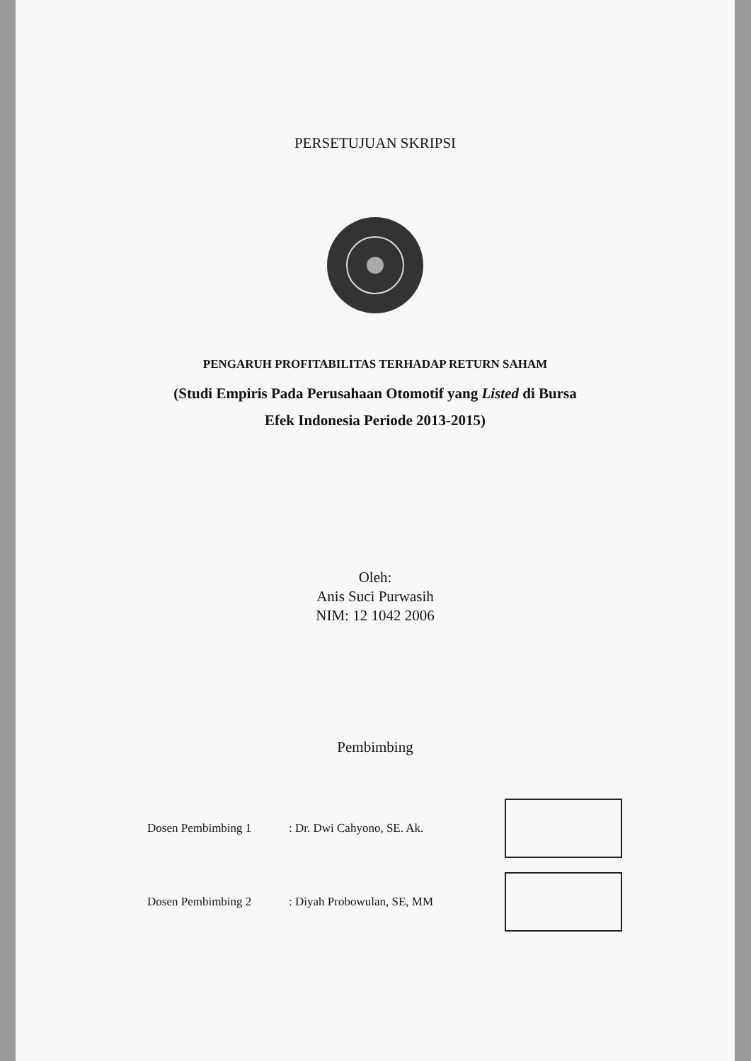PERSETUJUAN SKRIPSI
PENGARUH PROFITABILITAS TERHADAP RETURN SAHAM
(Studi Empiris Pada Perusahaan Otomotif yang Listed di Bursa
Efek Indonesia Periode 2013-2015)
Oleh:
Anis Suci Purwasih
NIM: 12 1042 2006
Pembimbing
Dosen Pembimbing 1: Dr. Dwi Cahyono, SE. Ak.
Dosen Pembimbing 2: Diyah Probowulan, SE, MM